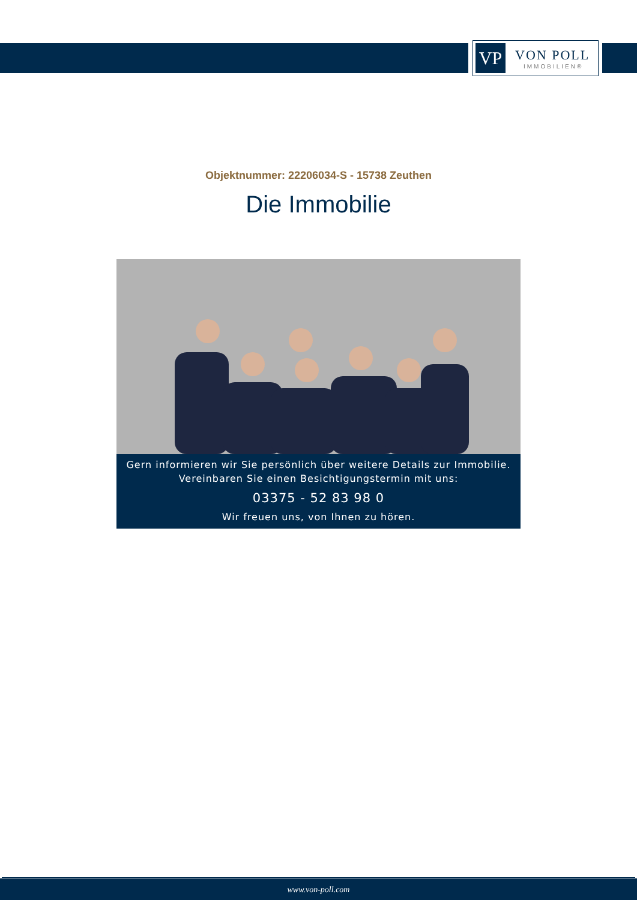VP
VON POLL
IMMOBILIEN®
Objektnummer: 22206034-S - 15738 Zeuthen
Die Immobilie
Gern informieren wir Sie persönlich über weitere Details zur Immobilie.
Vereinbaren Sie einen Besichtigungstermin mit uns:
03375 - 52 83 98 0
Wir freuen uns, von Ihnen zu hören.
www.von-poll.com